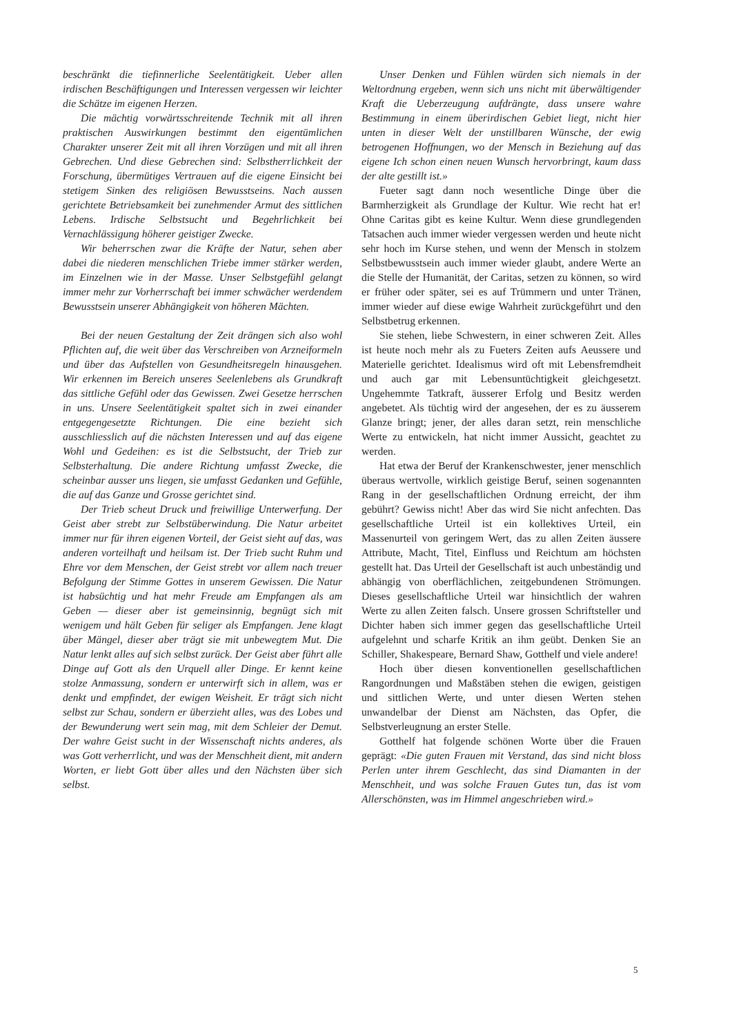beschränkt die tiefinnerliche Seelentätigkeit. Ueber allen irdischen Beschäftigungen und Interessen vergessen wir leichter die Schätze im eigenen Herzen.
Die mächtig vorwärtsschreitende Technik mit all ihren praktischen Auswirkungen bestimmt den eigentümlichen Charakter unserer Zeit mit all ihren Vorzügen und mit all ihren Gebrechen. Und diese Gebrechen sind: Selbstherrlichkeit der Forschung, übermütiges Vertrauen auf die eigene Einsicht bei stetigem Sinken des religiösen Bewusstseins. Nach aussen gerichtete Betriebsamkeit bei zunehmender Armut des sittlichen Lebens. Irdische Selbstsucht und Begehrlichkeit bei Vernachlässigung höherer geistiger Zwecke.
Wir beherrschen zwar die Kräfte der Natur, sehen aber dabei die niederen menschlichen Triebe immer stärker werden, im Einzelnen wie in der Masse. Unser Selbstgefühl gelangt immer mehr zur Vorherrschaft bei immer schwächer werdendem Bewusstsein unserer Abhängigkeit von höheren Mächten.
Bei der neuen Gestaltung der Zeit drängen sich also wohl Pflichten auf, die weit über das Verschreiben von Arzneiformeln und über das Aufstellen von Gesundheitsregeln hinausgehen. Wir erkennen im Bereich unseres Seelenlebens als Grundkraft das sittliche Gefühl oder das Gewissen. Zwei Gesetze herrschen in uns. Unsere Seelentätigkeit spaltet sich in zwei einander entgegengesetzte Richtungen. Die eine bezieht sich ausschliesslich auf die nächsten Interessen und auf das eigene Wohl und Gedeihen: es ist die Selbstsucht, der Trieb zur Selbsterhaltung. Die andere Richtung umfasst Zwecke, die scheinbar ausser uns liegen, sie umfasst Gedanken und Gefühle, die auf das Ganze und Grosse gerichtet sind.
Der Trieb scheut Druck und freiwillige Unterwerfung. Der Geist aber strebt zur Selbstüberwindung. Die Natur arbeitet immer nur für ihren eigenen Vorteil, der Geist sieht auf das, was anderen vorteilhaft und heilsam ist. Der Trieb sucht Ruhm und Ehre vor dem Menschen, der Geist strebt vor allem nach treuer Befolgung der Stimme Gottes in unserem Gewissen. Die Natur ist habsüchtig und hat mehr Freude am Empfangen als am Geben — dieser aber ist gemeinsinnig, begnügt sich mit wenigem und hält Geben für seliger als Empfangen. Jene klagt über Mängel, dieser aber trägt sie mit unbewegtem Mut. Die Natur lenkt alles auf sich selbst zurück. Der Geist aber führt alle Dinge auf Gott als den Urquell aller Dinge. Er kennt keine stolze Anmassung, sondern er unterwirft sich in allem, was er denkt und empfindet, der ewigen Weisheit. Er trägt sich nicht selbst zur Schau, sondern er überzieht alles, was des Lobes und der Bewunderung wert sein mag, mit dem Schleier der Demut. Der wahre Geist sucht in der Wissenschaft nichts anderes, als was Gott verherrlicht, und was der Menschheit dient, mit andern Worten, er liebt Gott über alles und den Nächsten über sich selbst.
Unser Denken und Fühlen würden sich niemals in der Weltordnung ergeben, wenn sich uns nicht mit überwältigender Kraft die Ueberzeugung aufdrängte, dass unsere wahre Bestimmung in einem überirdischen Gebiet liegt, nicht hier unten in dieser Welt der unstillbaren Wünsche, der ewig betrogenen Hoffnungen, wo der Mensch in Beziehung auf das eigene Ich schon einen neuen Wunsch hervorbringt, kaum dass der alte gestillt ist.»
Fueter sagt dann noch wesentliche Dinge über die Barmherzigkeit als Grundlage der Kultur. Wie recht hat er! Ohne Caritas gibt es keine Kultur. Wenn diese grundlegenden Tatsachen auch immer wieder vergessen werden und heute nicht sehr hoch im Kurse stehen, und wenn der Mensch in stolzem Selbstbewusstsein auch immer wieder glaubt, andere Werte an die Stelle der Humanität, der Caritas, setzen zu können, so wird er früher oder später, sei es auf Trümmern und unter Tränen, immer wieder auf diese ewige Wahrheit zurückgeführt und den Selbstbetrug erkennen.
Sie stehen, liebe Schwestern, in einer schweren Zeit. Alles ist heute noch mehr als zu Fueters Zeiten aufs Aeussere und Materielle gerichtet. Idealismus wird oft mit Lebensfremdheit und auch gar mit Lebensuntüchtigkeit gleichgesetzt. Ungehemmte Tatkraft, äusserer Erfolg und Besitz werden angebetet. Als tüchtig wird der angesehen, der es zu äusserem Glanze bringt; jener, der alles daran setzt, rein menschliche Werte zu entwickeln, hat nicht immer Aussicht, geachtet zu werden.
Hat etwa der Beruf der Krankenschwester, jener menschlich überaus wertvolle, wirklich geistige Beruf, seinen sogenannten Rang in der gesellschaftlichen Ordnung erreicht, der ihm gebührt? Gewiss nicht! Aber das wird Sie nicht anfechten. Das gesellschaftliche Urteil ist ein kollektives Urteil, ein Massenurteil von geringem Wert, das zu allen Zeiten äussere Attribute, Macht, Titel, Einfluss und Reichtum am höchsten gestellt hat. Das Urteil der Gesellschaft ist auch unbeständig und abhängig von oberflächlichen, zeitgebundenen Strömungen. Dieses gesellschaftliche Urteil war hinsichtlich der wahren Werte zu allen Zeiten falsch. Unsere grossen Schriftsteller und Dichter haben sich immer gegen das gesellschaftliche Urteil aufgelehnt und scharfe Kritik an ihm geübt. Denken Sie an Schiller, Shakespeare, Bernard Shaw, Gotthelf und viele andere!
Hoch über diesen konventionellen gesellschaftlichen Rangordnungen und Maßstäben stehen die ewigen, geistigen und sittlichen Werte, und unter diesen Werten stehen unwandelbar der Dienst am Nächsten, das Opfer, die Selbstverleugnung an erster Stelle.
Gotthelf hat folgende schönen Worte über die Frauen geprägt: «Die guten Frauen mit Verstand, das sind nicht bloss Perlen unter ihrem Geschlecht, das sind Diamanten in der Menschheit, und was solche Frauen Gutes tun, das ist vom Allerschönsten, was im Himmel angeschrieben wird.»
5